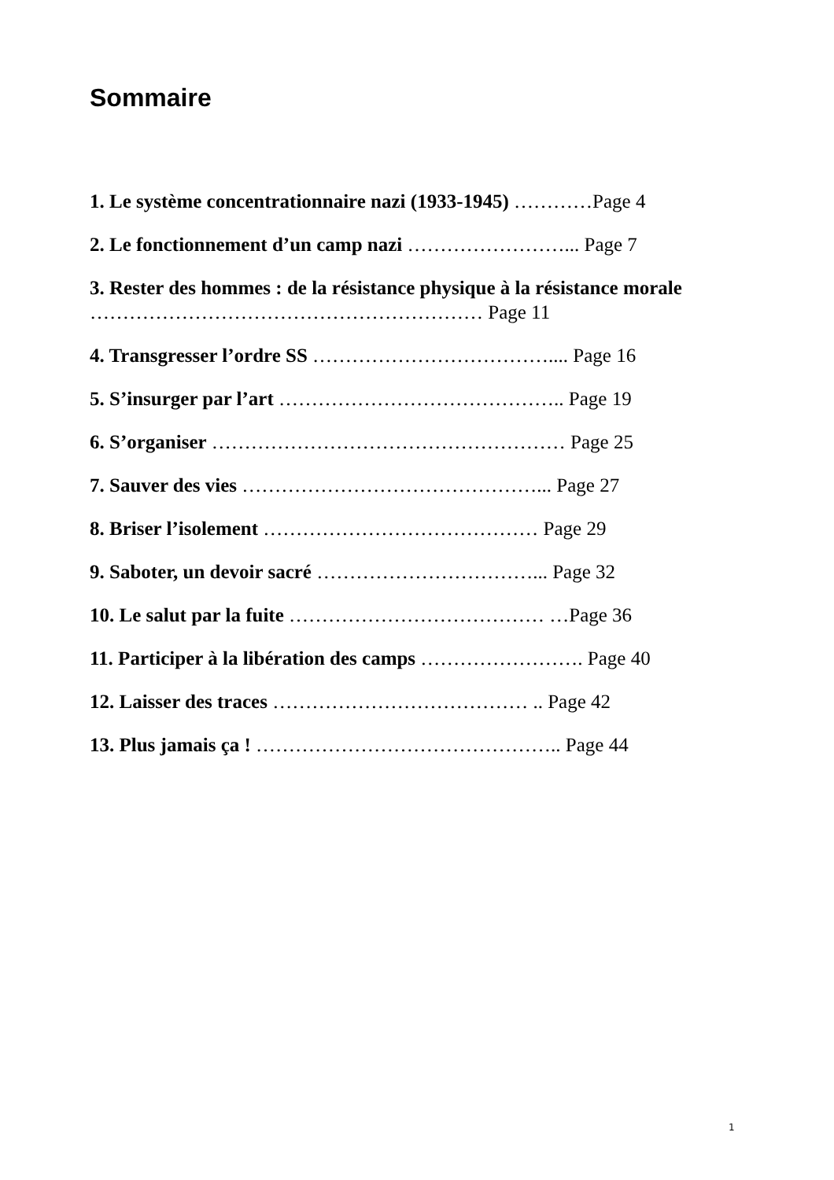Sommaire
1. Le système concentrationnaire nazi (1933-1945) …………Page 4
2. Le fonctionnement d’un camp nazi ……………………... Page 7
3. Rester des hommes : de la résistance physique à la résistance morale …………………………………………………… Page 11
4. Transgresser l’ordre SS ……………………………….... Page 16
5. S’insurger par l’art …………………………………….. Page 19
6. S’organiser ……………………………………………… Page 25
7. Sauver des vies ………………………………………... Page 27
8. Briser l’isolement …………………………………… Page 29
9. Saboter, un devoir sacré ……………………………... Page 32
10. Le salut par la fuite ………………………………… …Page 36
11. Participer à la libération des camps ……………………. Page 40
12. Laisser des traces ………………………………… .. Page 42
13. Plus jamais ça ! ……………………………………….. Page 44
1